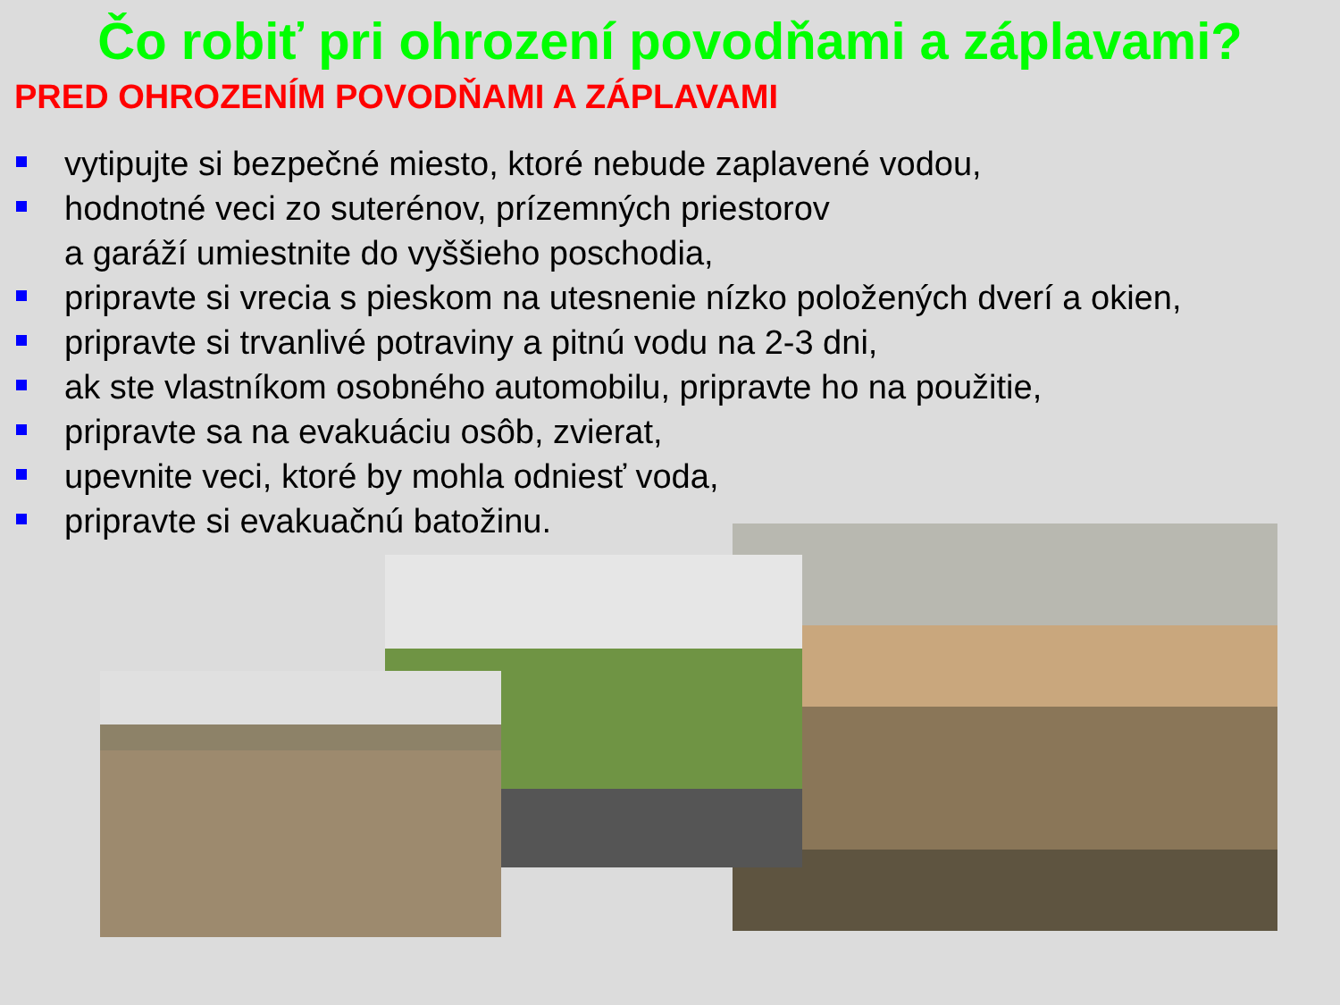Čo robiť pri ohrození povodňami a záplavami?
PRED OHROZENÍM POVODŇAMI A ZÁPLAVAMI
vytipujte si bezpečné miesto, ktoré nebude zaplavené vodou,
hodnotné veci zo suterénov, prízemných priestorov
a garáží umiestnite do vyššieho poschodia,
pripravte si vrecia s pieskom na utesnenie nízko položených dverí a okien,
pripravte si trvanlivé potraviny a pitnú vodu na 2-3 dni,
ak ste vlastníkom osobného automobilu, pripravte ho na použitie,
pripravte sa na evakuáciu osôb, zvierat,
upevnite veci, ktoré by mohla odniesť voda,
pripravte si evakuačnú batožinu.